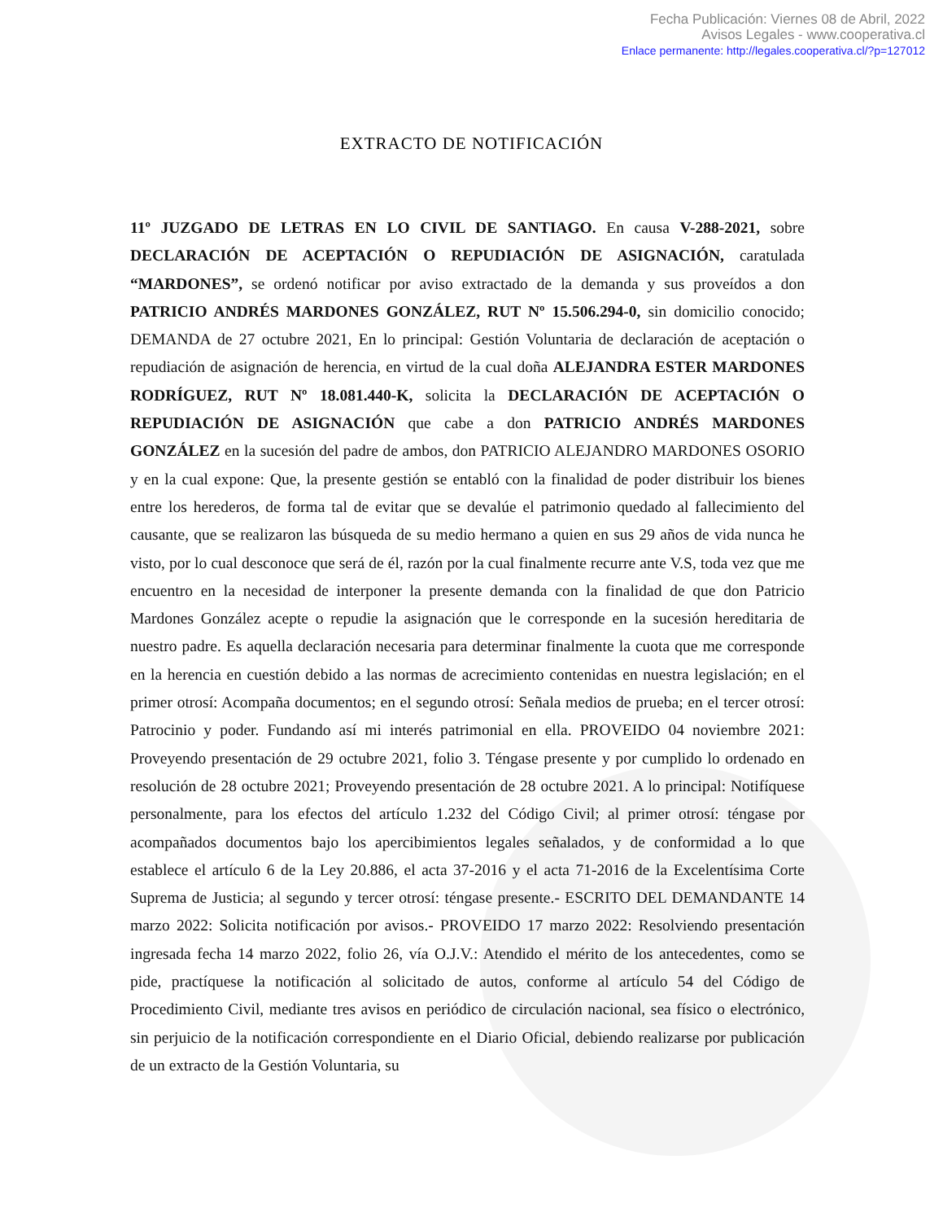Fecha Publicación: Viernes 08 de Abril, 2022
Avisos Legales - www.cooperativa.cl
Enlace permanente: http://legales.cooperativa.cl/?p=127012
EXTRACTO DE NOTIFICACIÓN
11º JUZGADO DE LETRAS EN LO CIVIL DE SANTIAGO. En causa V-288-2021, sobre DECLARACIÓN DE ACEPTACIÓN O REPUDIACIÓN DE ASIGNACIÓN, caratulada “MARDONES”, se ordenó notificar por aviso extractado de la demanda y sus proveídos a don PATRICIO ANDRÉS MARDONES GONZÁLEZ, RUT Nº 15.506.294-0, sin domicilio conocido; DEMANDA de 27 octubre 2021, En lo principal: Gestión Voluntaria de declaración de aceptación o repudiación de asignación de herencia, en virtud de la cual doña ALEJANDRA ESTER MARDONES RODRÍGUEZ, RUT Nº 18.081.440-K, solicita la DECLARACIÓN DE ACEPTACIÓN O REPUDIACIÓN DE ASIGNACIÓN que cabe a don PATRICIO ANDRÉS MARDONES GONZÁLEZ en la sucesión del padre de ambos, don PATRICIO ALEJANDRO MARDONES OSORIO y en la cual expone: Que, la presente gestión se entabló con la finalidad de poder distribuir los bienes entre los herederos, de forma tal de evitar que se devalúe el patrimonio quedado al fallecimiento del causante, que se realizaron las búsqueda de su medio hermano a quien en sus 29 años de vida nunca he visto, por lo cual desconoce que será de él, razón por la cual finalmente recurre ante V.S, toda vez que me encuentro en la necesidad de interponer la presente demanda con la finalidad de que don Patricio Mardones González acepte o repudie la asignación que le corresponde en la sucesión hereditaria de nuestro padre. Es aquella declaración necesaria para determinar finalmente la cuota que me corresponde en la herencia en cuestión debido a las normas de acrecimiento contenidas en nuestra legislación; en el primer otrosí: Acompaña documentos; en el segundo otrosí: Señala medios de prueba; en el tercer otrosí: Patrocinio y poder. Fundando así mi interés patrimonial en ella. PROVEIDO 04 noviembre 2021: Proveyendo presentación de 29 octubre 2021, folio 3. Téngase presente y por cumplido lo ordenado en resolución de 28 octubre 2021; Proveyendo presentación de 28 octubre 2021. A lo principal: Notifíquese personalmente, para los efectos del artículo 1.232 del Código Civil; al primer otrosí: téngase por acompañados documentos bajo los apercibimientos legales señalados, y de conformidad a lo que establece el artículo 6 de la Ley 20.886, el acta 37-2016 y el acta 71-2016 de la Excelentísima Corte Suprema de Justicia; al segundo y tercer otrosí: téngase presente.- ESCRITO DEL DEMANDANTE 14 marzo 2022: Solicita notificación por avisos.- PROVEIDO 17 marzo 2022: Resolviendo presentación ingresada fecha 14 marzo 2022, folio 26, vía O.J.V.: Atendido el mérito de los antecedentes, como se pide, practíquese la notificación al solicitado de autos, conforme al artículo 54 del Código de Procedimiento Civil, mediante tres avisos en periódico de circulación nacional, sea físico o electrónico, sin perjuicio de la notificación correspondiente en el Diario Oficial, debiendo realizarse por publicación de un extracto de la Gestión Voluntaria, su